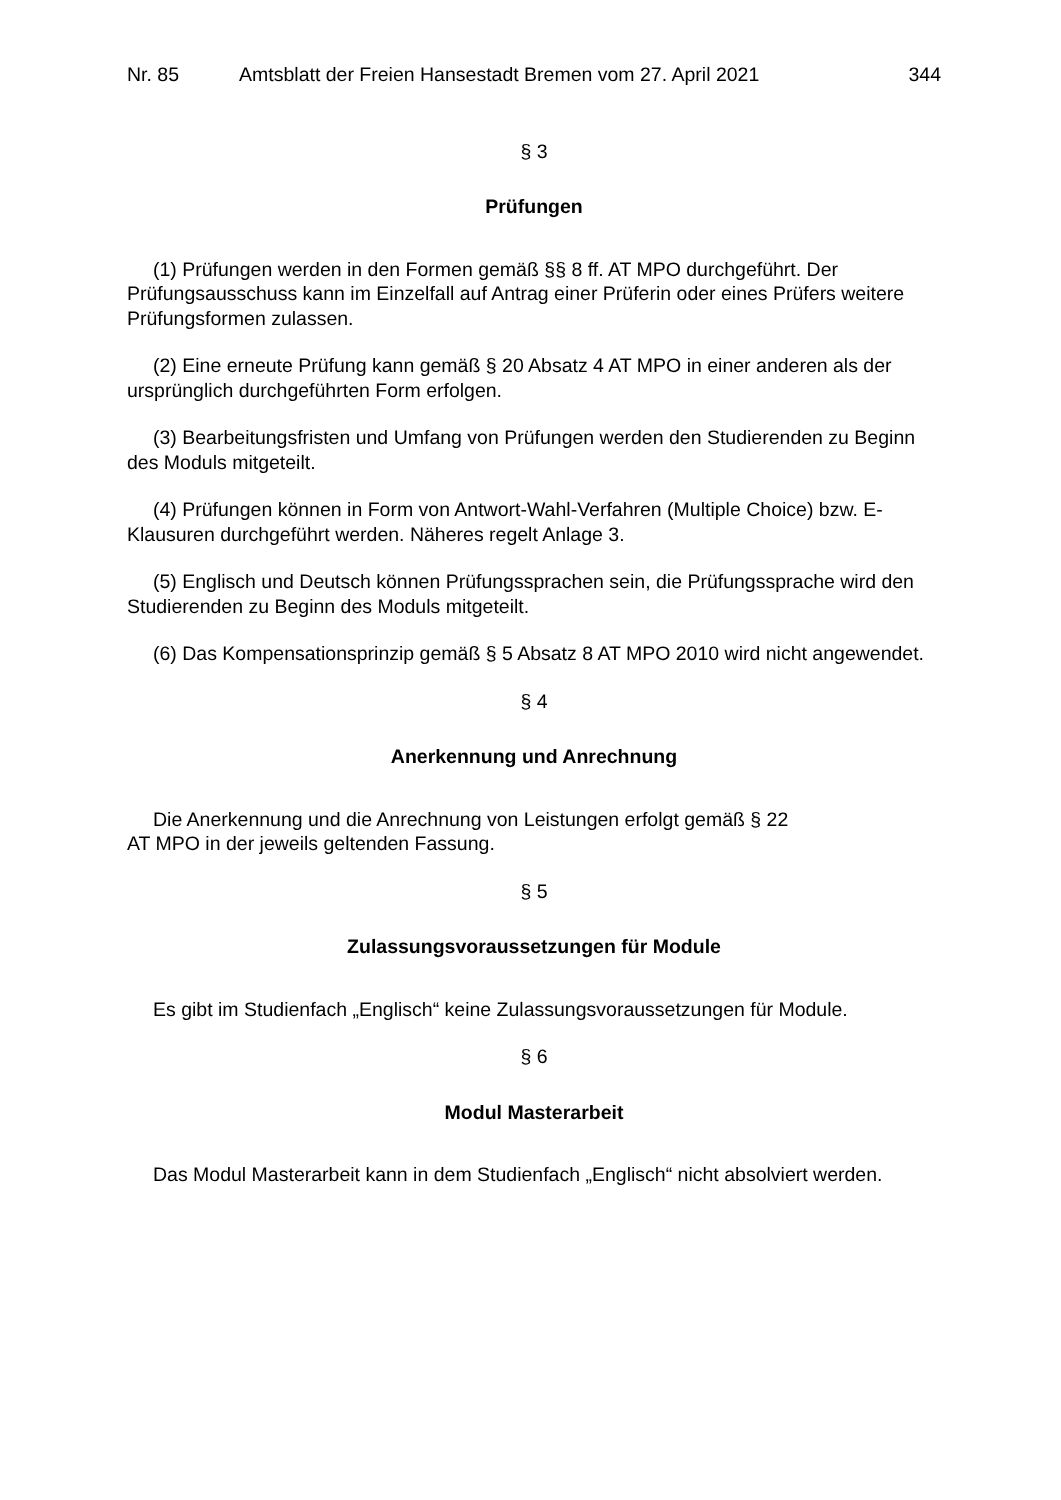Nr. 85 Amtsblatt der Freien Hansestadt Bremen vom 27. April 2021 344
§ 3
Prüfungen
(1) Prüfungen werden in den Formen gemäß §§ 8 ff. AT MPO durchgeführt. Der Prüfungsausschuss kann im Einzelfall auf Antrag einer Prüferin oder eines Prüfers weitere Prüfungsformen zulassen.
(2) Eine erneute Prüfung kann gemäß § 20 Absatz 4 AT MPO in einer anderen als der ursprünglich durchgeführten Form erfolgen.
(3) Bearbeitungsfristen und Umfang von Prüfungen werden den Studierenden zu Beginn des Moduls mitgeteilt.
(4) Prüfungen können in Form von Antwort-Wahl-Verfahren (Multiple Choice) bzw. E-Klausuren durchgeführt werden. Näheres regelt Anlage 3.
(5) Englisch und Deutsch können Prüfungssprachen sein, die Prüfungssprache wird den Studierenden zu Beginn des Moduls mitgeteilt.
(6) Das Kompensationsprinzip gemäß § 5 Absatz 8 AT MPO 2010 wird nicht angewendet.
§ 4
Anerkennung und Anrechnung
Die Anerkennung und die Anrechnung von Leistungen erfolgt gemäß § 22
AT MPO in der jeweils geltenden Fassung.
§ 5
Zulassungsvoraussetzungen für Module
Es gibt im Studienfach „Englisch“ keine Zulassungsvoraussetzungen für Module.
§ 6
Modul Masterarbeit
Das Modul Masterarbeit kann in dem Studienfach „Englisch“ nicht absolviert werden.